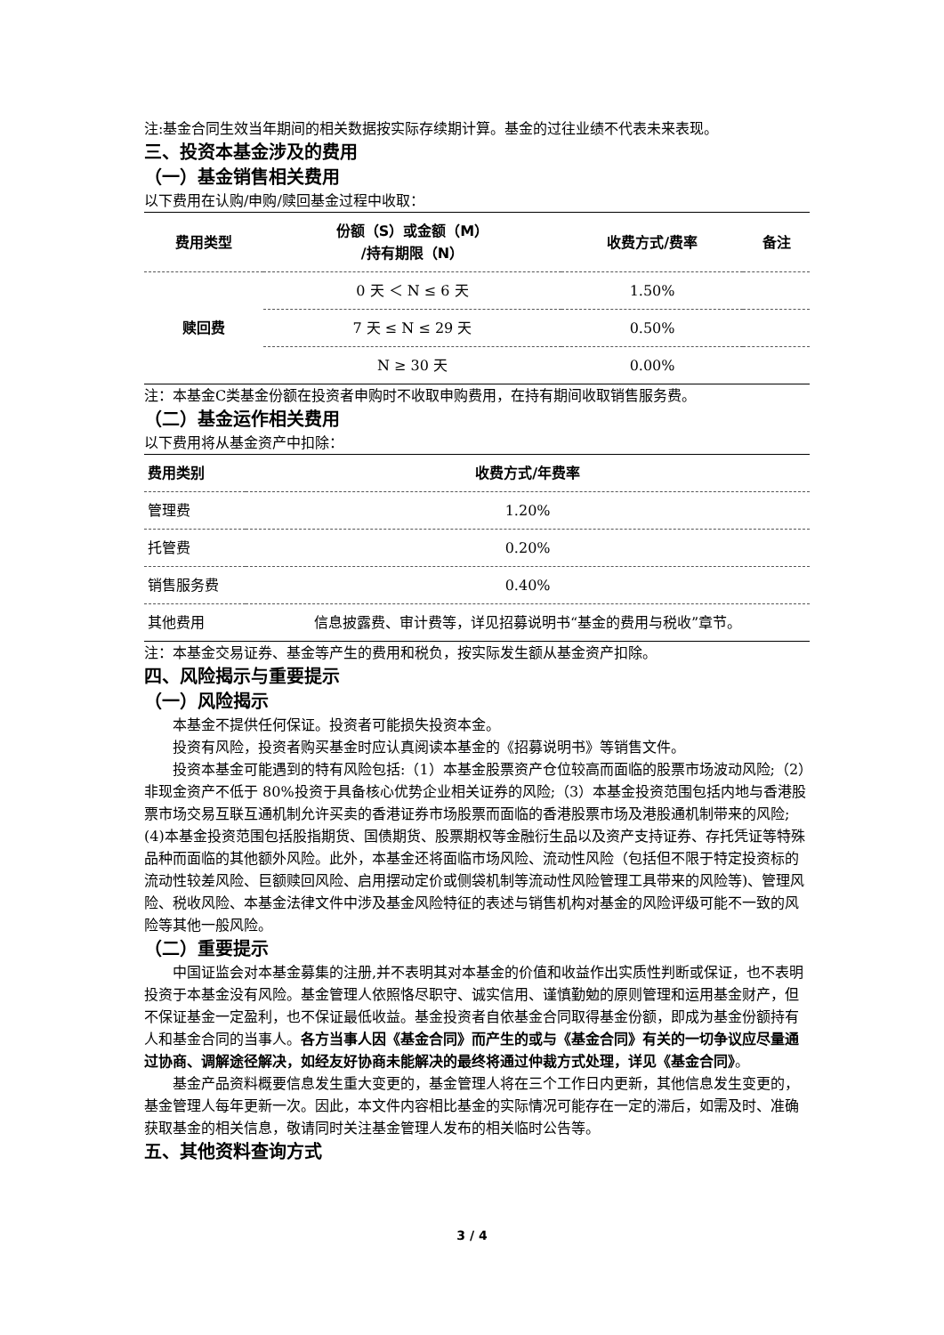注:基金合同生效当年期间的相关数据按实际存续期计算。基金的过往业绩不代表未来表现。
三、投资本基金涉及的费用
（一）基金销售相关费用
以下费用在认购/申购/赎回基金过程中收取：
| 费用类型 | 份额（S）或金额（M） /持有期限（N） | 收费方式/费率 | 备注 |
| --- | --- | --- | --- |
| 赎回费 | 0 天 ＜ N ≤ 6 天 | 1.50% | |
| | 7 天 ≤ N ≤ 29 天 | 0.50% | |
| | N ≥ 30 天 | 0.00% | |
注：本基金C类基金份额在投资者申购时不收取申购费用，在持有期间收取销售服务费。
（二）基金运作相关费用
以下费用将从基金资产中扣除：
| 费用类别 | 收费方式/年费率 |
| --- | --- |
| 管理费 | 1.20% |
| 托管费 | 0.20% |
| 销售服务费 | 0.40% |
| 其他费用 | 信息披露费、审计费等，详见招募说明书“基金的费用与税收”章节。 |
注：本基金交易证券、基金等产生的费用和税负，按实际发生额从基金资产扣除。
四、风险揭示与重要提示
（一）风险揭示
本基金不提供任何保证。投资者可能损失投资本金。
投资有风险，投资者购买基金时应认真阅读本基金的《招募说明书》等销售文件。
投资本基金可能遇到的特有风险包括:（1）本基金股票资产仓位较高而面临的股票市场波动风险;（2）非现金资产不低于 80%投资于具备核心优势企业相关证券的风险;（3）本基金投资范围包括内地与香港股票市场交易互联互通机制允许买卖的香港证券市场股票而面临的香港股票市场及港股通机制带来的风险;(4)本基金投资范围包括股指期货、国债期货、股票期权等金融衍生品以及资产支持证券、存托凭证等特殊品种而面临的其他额外风险。此外，本基金还将面临市场风险、流动性风险（包括但不限于特定投资标的流动性较差风险、巨额赎回风险、启用摆动定价或侧袋机制等流动性风险管理工具带来的风险等)、管理风险、税收风险、本基金法律文件中涉及基金风险特征的表述与销售机构对基金的风险评级可能不一致的风险等其他一般风险。
（二）重要提示
中国证监会对本基金募集的注册,并不表明其对本基金的价值和收益作出实质性判断或保证，也不表明投资于本基金没有风险。基金管理人依照恪尽职守、诚实信用、谨慎勤勉的原则管理和运用基金财产，但不保证基金一定盈利，也不保证最低收益。基金投资者自依基金合同取得基金份额，即成为基金份额持有人和基金合同的当事人。各方当事人因《基金合同》而产生的或与《基金合同》有关的一切争议应尽量通过协商、调解途径解决，如经友好协商未能解决的最终将通过仲裁方式处理，详见《基金合同》。
基金产品资料概要信息发生重大变更的，基金管理人将在三个工作日内更新，其他信息发生变更的，基金管理人每年更新一次。因此，本文件内容相比基金的实际情况可能存在一定的滞后，如需及时、准确获取基金的相关信息，敬请同时关注基金管理人发布的相关临时公告等。
五、其他资料查询方式
3 / 4